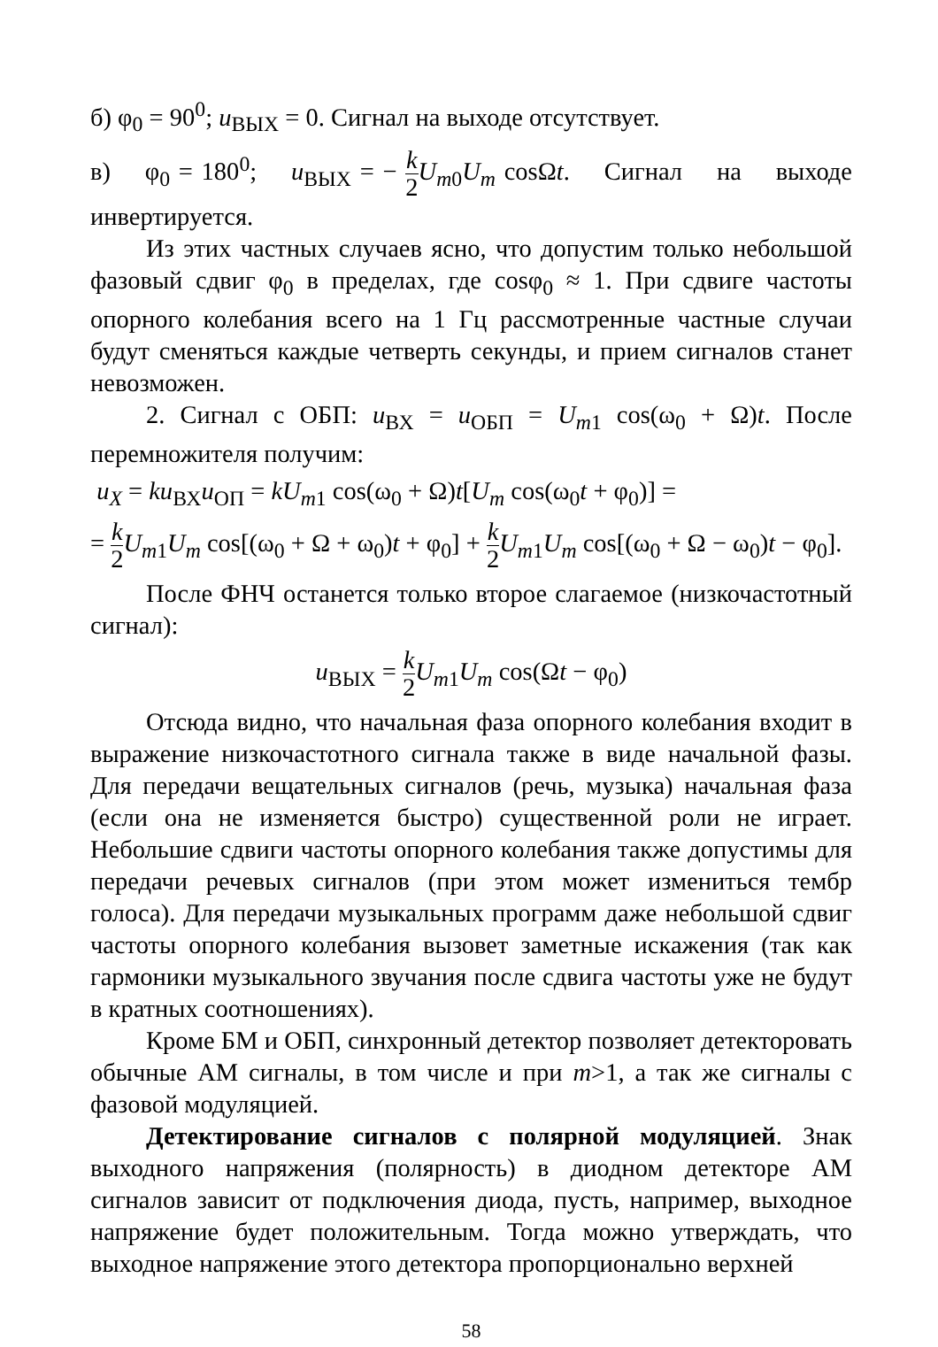б) φ<sub>0</sub> = 90<sup>0</sup>; u<sub>ВЫХ</sub> = 0. Сигнал на выходе отсутствует.
в) φ<sub>0</sub> = 180<sup>0</sup>; u<sub>ВЫХ</sub> = − k 2 U<sub>m0</sub>U<sub>m</sub> cosΩt. Сигнал на выходе инвертируется.
Из этих частных случаев ясно, что допустим только небольшой фазовый сдвиг φ<sub>0</sub> в пределах, где cosφ<sub>0</sub> ≈ 1. При сдвиге частоты опорного колебания всего на 1 Гц рассмотренные частные случаи будут сменяться каждые четверть секунды, и прием сигналов станет невозможен.
2. Сигнал с ОБП: u<sub>ВХ</sub> = u<sub>ОБП</sub> = U<sub>m1</sub> cos(ω<sub>0</sub> + Ω)t. После перемножителя получим:
u<sub>X</sub> = ku<sub>ВХ</sub>u<sub>ОП</sub> = kU<sub>m1</sub> cos(ω<sub>0</sub> + Ω)t[U<sub>m</sub> cos(ω<sub>0</sub>t + φ<sub>0</sub>)] =
= k 2 U<sub>m1</sub>U<sub>m</sub> cos[(ω<sub>0</sub> + Ω + ω<sub>0</sub>)t + φ<sub>0</sub>] + k 2 U<sub>m1</sub>U<sub>m</sub> cos[(ω<sub>0</sub> + Ω − ω<sub>0</sub>)t − φ<sub>0</sub>].
После ФНЧ останется только второе слагаемое (низкочастотный сигнал):
u<sub>ВЫХ</sub> = k 2 U<sub>m1</sub>U<sub>m</sub> cos(Ωt − φ<sub>0</sub>)
Отсюда видно, что начальная фаза опорного колебания входит в выражение низкочастотного сигнала также в виде начальной фазы. Для передачи вещательных сигналов (речь, музыка) начальная фаза (если она не изменяется быстро) существенной роли не играет. Небольшие сдвиги частоты опорного колебания также допустимы для передачи речевых сигналов (при этом может измениться тембр голоса). Для передачи музыкальных программ даже небольшой сдвиг частоты опорного колебания вызовет заметные искажения (так как гармоники музыкального звучания после сдвига частоты уже не будут в кратных соотношениях).
Кроме БМ и ОБП, синхронный детектор позволяет детекторовать обычные АМ сигналы, в том числе и при m>1, а так же сигналы с фазовой модуляцией.
Детектирование сигналов с полярной модуляцией. Знак выходного напряжения (полярность) в диодном детекторе АМ сигналов зависит от подключения диода, пусть, например, выходное напряжение будет положительным. Тогда можно утверждать, что выходное напряжение этого детектора пропорционально верхней
58